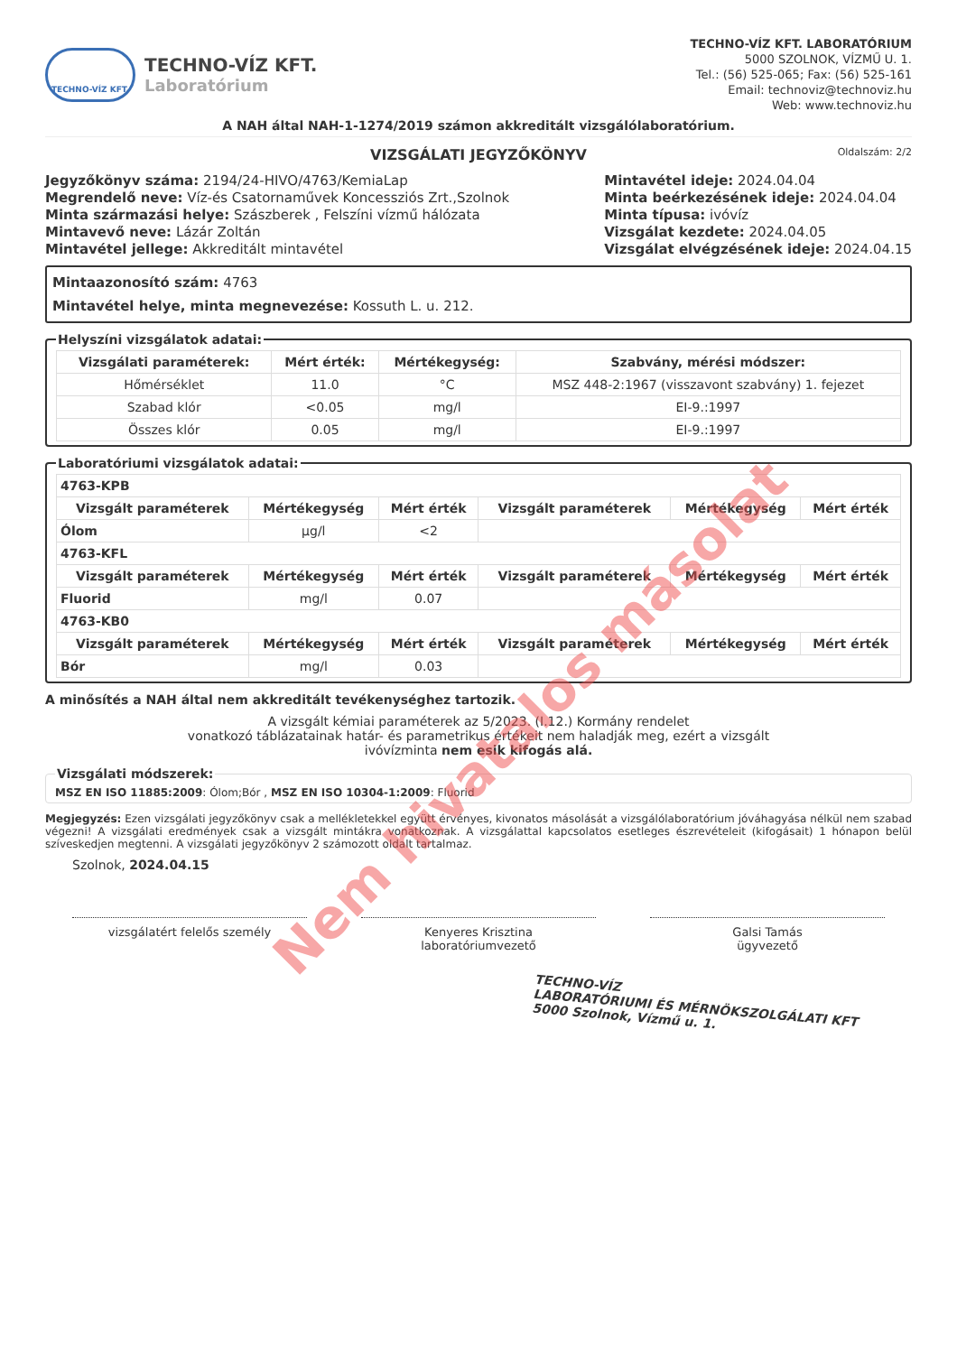TECHNO-VÍZ KFT.
TECHNO-VÍZ KFT.
Laboratórium
TECHNO-VÍZ KFT. LABORATÓRIUM
5000 SZOLNOK, VÍZMŰ U. 1.
Tel.: (56) 525-065; Fax: (56) 525-161
Email: technoviz@technoviz.hu
Web: www.technoviz.hu
A NAH által NAH-1-1274/2019 számon akkreditált vizsgálólaboratórium.
VIZSGÁLATI JEGYZŐKÖNYV Oldalszám: 2/2
Jegyzőkönyv száma: 2194/24-HIVO/4763/KemiaLap
Megrendelő neve: Víz-és Csatornaművek Koncessziós Zrt.,Szolnok
Minta származási helye: Szászberek , Felszíni vízmű hálózata
Mintavevő neve: Lázár Zoltán
Mintavétel jellege: Akkreditált mintavétel
Mintavétel ideje: 2024.04.04
Minta beérkezésének ideje: 2024.04.04
Minta típusa: ivóvíz
Vizsgálat kezdete: 2024.04.05
Vizsgálat elvégzésének ideje: 2024.04.15
Mintaazonosító szám: 4763
Mintavétel helye, minta megnevezése: Kossuth L. u. 212.
Helyszíni vizsgálatok adatai:
| Vizsgálati paraméterek: | Mért érték: | Mértékegység: | Szabvány, mérési módszer: |
| --- | --- | --- | --- |
| Hőmérséklet | 11.0 | °C | MSZ 448-2:1967 (visszavont szabvány) 1. fejezet |
| Szabad klór | <0.05 | mg/l | EI-9.:1997 |
| Összes klór | 0.05 | mg/l | EI-9.:1997 |
Laboratóriumi vizsgálatok adatai:
| 4763-KPB | | | | | |
| Vizsgált paraméterek | Mértékegység | Mért érték | Vizsgált paraméterek | Mértékegység | Mért érték |
| Ólom | µg/l | <2 | | | |
| 4763-KFL | | | | | |
| Vizsgált paraméterek | Mértékegység | Mért érték | Vizsgált paraméterek | Mértékegység | Mért érték |
| Fluorid | mg/l | 0.07 | | | |
| 4763-KB0 | | | | | |
| Vizsgált paraméterek | Mértékegység | Mért érték | Vizsgált paraméterek | Mértékegység | Mért érték |
| Bór | mg/l | 0.03 | | | |
A minősítés a NAH által nem akkreditált tevékenységhez tartozik.
A vizsgált kémiai paraméterek az 5/2023. (I.12.) Kormány rendelet
vonatkozó táblázatainak határ- és parametrikus értékeit nem haladják meg, ezért a vizsgált
ivóvízminta nem esik kifogás alá.
Vizsgálati módszerek:MSZ EN ISO 11885:2009: Ólom;Bór , MSZ EN ISO 10304-1:2009: Fluorid
Megjegyzés: Ezen vizsgálati jegyzőkönyv csak a mellékletekkel együtt érvényes, kivonatos másolását a vizsgálólaboratórium jóváhagyása nélkül nem szabad végezni! A vizsgálati eredmények csak a vizsgált mintákra vonatkoznak. A vizsgálattal kapcsolatos esetleges észrevételeit (kifogásait) 1 hónapon belül szíveskedjen megtenni. A vizsgálati jegyzőkönyv 2 számozott oldalt tartalmaz.
Szolnok, 2024.04.15
vizsgálatért felelős személy Kenyeres Krisztina
laboratóriumvezető
Galsi Tamás
ügyvezető
TECHNO-VÍZ
LABORATÓRIUMI ÉS MÉRNÖKSZOLGÁLATI KFT
5000 Szolnok, Vízmű u. 1.
Nem hivatalos másolat